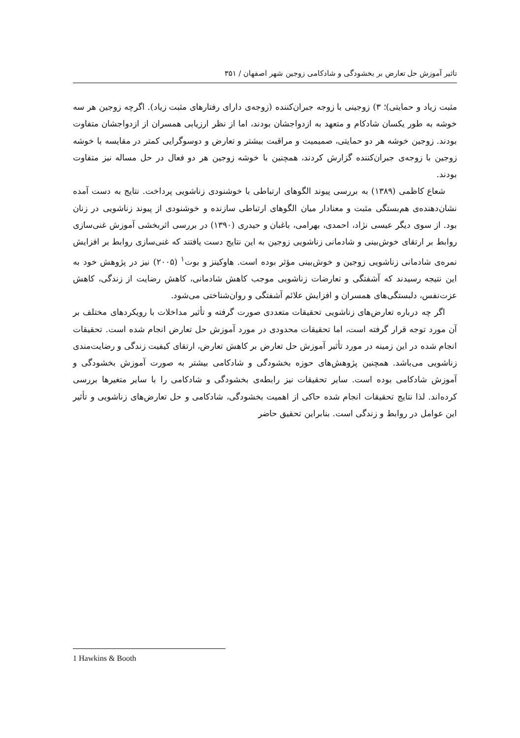تاثیر آموزش حل تعارض بر بخشودگی و شادکامی زوجین شهر اصفهان / ۳۵۱
مثبت زیاد و حمایتی)؛ ۳) زوجینی با زوجه جبران‌کننده (زوجه‌ی دارای رفتارهای مثبت زیاد). اگرچه زوجین هر سه خوشه به طور یکسان شادکام و متعهد به ازدواجشان بودند، اما از نظر ارزیابی همسران از ازدواجشان متفاوت بودند. زوجین خوشه هر دو حمایتی، صمیمیت و مراقبت بیشتر و تعارض و دوسوگرایی کمتر در مقایسه با خوشه زوجین با زوجه‌ی جبران‌کننده گزارش کردند، همچنین با خوشه زوجین هر دو فعال در حل مساله نیز متفاوت بودند.
شعاع کاظمی (۱۳۸۹) به بررسی پیوند الگوهای ارتباطی با خوشنودی زناشویی پرداخت. نتایج به دست آمده نشان‌دهنده‌ی هم‌بستگی مثبت و معنادار میان الگوهای ارتباطی سازنده و خوشنودی از پیوند زناشویی در زنان بود. از سوی دیگر عیسی نژاد، احمدی، بهرامی، باغبان و حیدری (۱۳۹۰) در بررسی اثربخشی آموزش غنی‌سازی روابط بر ارتقای خوش‌بینی و شادمانی زناشویی زوجین به این نتایج دست یافتند که غنی‌سازی روابط بر افزایش نمره‌ی شادمانی زناشویی زوجین و خوش‌بینی مؤثر بوده است. هاوکینز و بوت<sup>۱</sup> (۲۰۰۵) نیز در پژوهش خود به این نتیجه رسیدند که آشفتگی و تعارضات زناشویی موجب کاهش شادمانی، کاهش رضایت از زندگی، کاهش عزت‌نفس، دلبستگی‌های همسران و افزایش علائم آشفتگی و روان‌شناختی می‌شود.
اگر چه درباره تعارض‌های زناشویی تحقیقات متعددی صورت گرفته و تأثیر مداخلات با رویکردهای مختلف بر آن مورد توجه قرار گرفته است، اما تحقیقات محدودی در مورد آموزش حل تعارض انجام شده است. تحقیقات انجام شده در این زمینه در مورد تأثیر آموزش حل تعارض بر کاهش تعارض، ارتقای کیفیت زندگی و رضایت‌مندی زناشویی می‌باشد. همچنین پژوهش‌های حوزه بخشودگی و شادکامی بیشتر به صورت آموزش بخشودگی و آموزش شادکامی بوده است. سایر تحقیقات نیز رابطه‌ی بخشودگی و شادکامی را با سایر متغیرها بررسی کرده‌اند. لذا نتایج تحقیقات انجام شده حاکی از اهمیت بخشودگی، شادکامی و حل تعارض‌های زناشویی و تأثیر این عوامل در روابط و زندگی است. بنابراین تحقیق حاضر
1 Hawkins & Booth